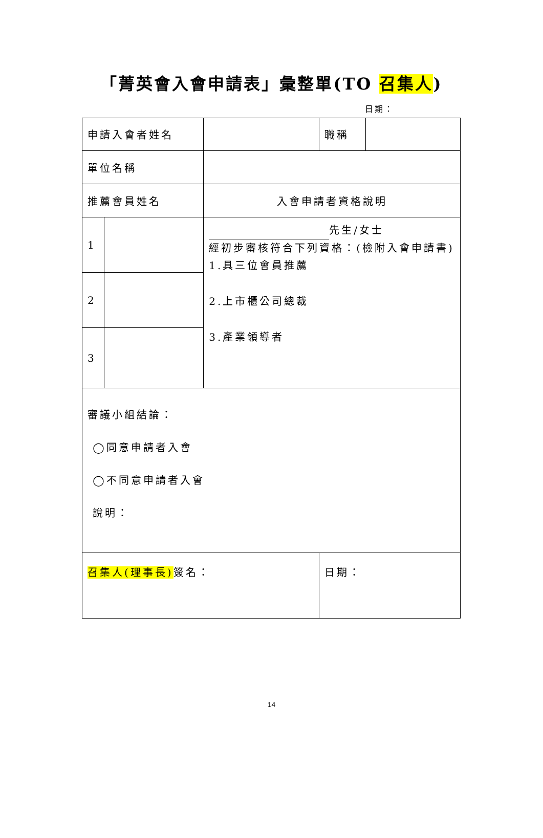「菁英會入會申請表」彙整單(TO 召集人)
日期：
| 申請入會者姓名 | | | 職稱 | |
| 單位名稱 | | | | |
| 推薦會員姓名 | | 入會申請者資格說明 | | |
| 1 | | 先生/女士 經初步審核符合下列資格：(檢附入會申請書) 1.具三位會員推薦 2.上市櫃公司總裁 3.產業領導者 | | |
| 2 | | | | |
| 3 | | | | |
| 審議小組結論： ◯同意申請者入會 ◯不同意申請者入會 說明： | | | | |
| 召集人(理事長) 簽名： | | | 日期： | |
14